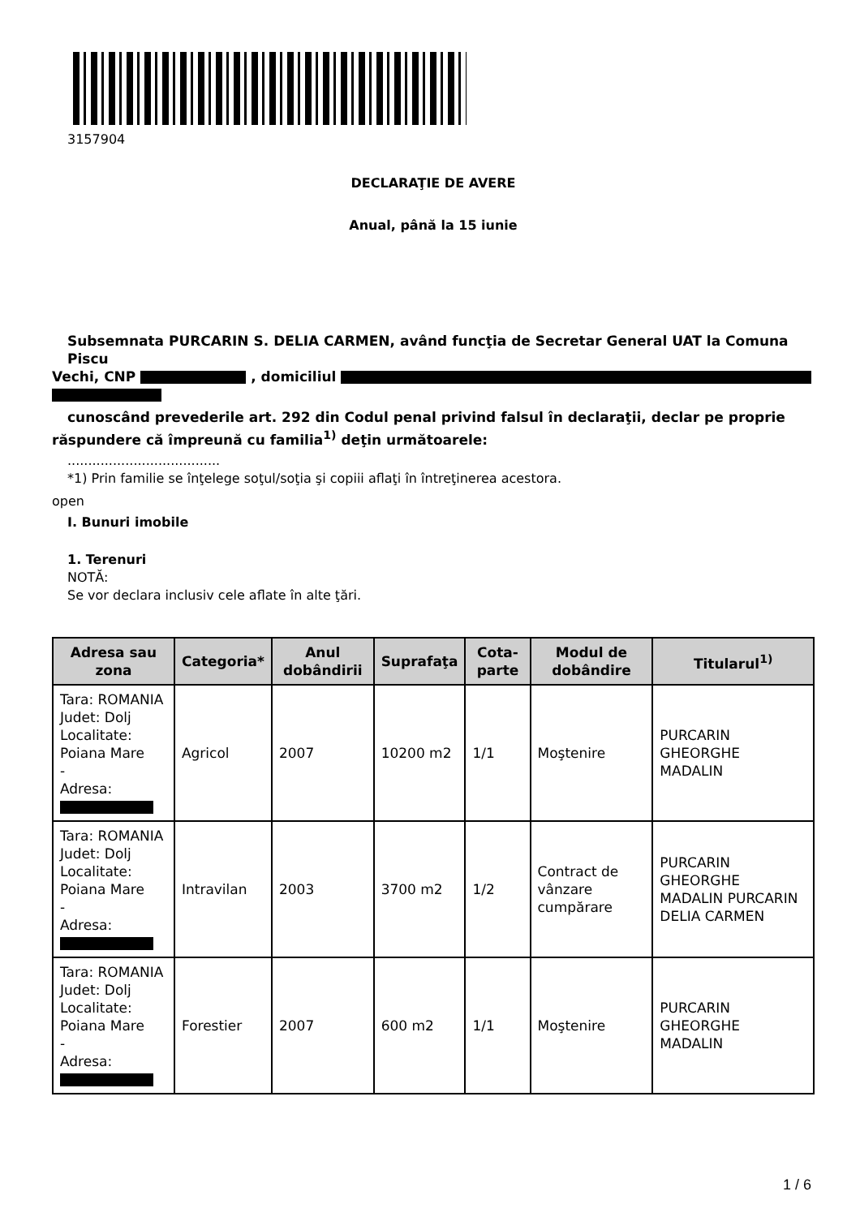3157904
DECLARAŢIE DE AVERE
Anual, până la 15 iunie
Subsemnata PURCARIN S. DELIA CARMEN, având funcţia de Secretar General UAT la Comuna Piscu
Vechi, CNP , domiciliul
cunoscând prevederile art. 292 din Codul penal privind falsul în declaraţii, declar pe proprie
răspundere că împreună cu familia<sup>1)</sup> deţin următoarele:
.....................................
*1) Prin familie se înţelege soţul/soţia şi copiii aflaţi în întreţinerea acestora.
open
I. Bunuri imobile
1. Terenuri
NOTĂ:
Se vor declara inclusiv cele aflate în alte ţări.
| Adresa sau zona | Categoria* | Anul dobândirii | Suprafaţa | Cota-parte | Modul de dobândire | Titularul<sup>1)</sup> |
| --- | --- | --- | --- | --- | --- | --- |
| Tara: ROMANIA Judet: Dolj Localitate: Poiana Mare - Adresa: | Agricol | 2007 | 10200 m2 | 1/1 | Moştenire | PURCARIN GHEORGHE MADALIN |
| Tara: ROMANIA Judet: Dolj Localitate: Poiana Mare - Adresa: | Intravilan | 2003 | 3700 m2 | 1/2 | Contract de vânzare cumpărare | PURCARIN GHEORGHE MADALIN PURCARIN DELIA CARMEN |
| Tara: ROMANIA Judet: Dolj Localitate: Poiana Mare - Adresa: | Forestier | 2007 | 600 m2 | 1/1 | Moştenire | PURCARIN GHEORGHE MADALIN |
1 / 6